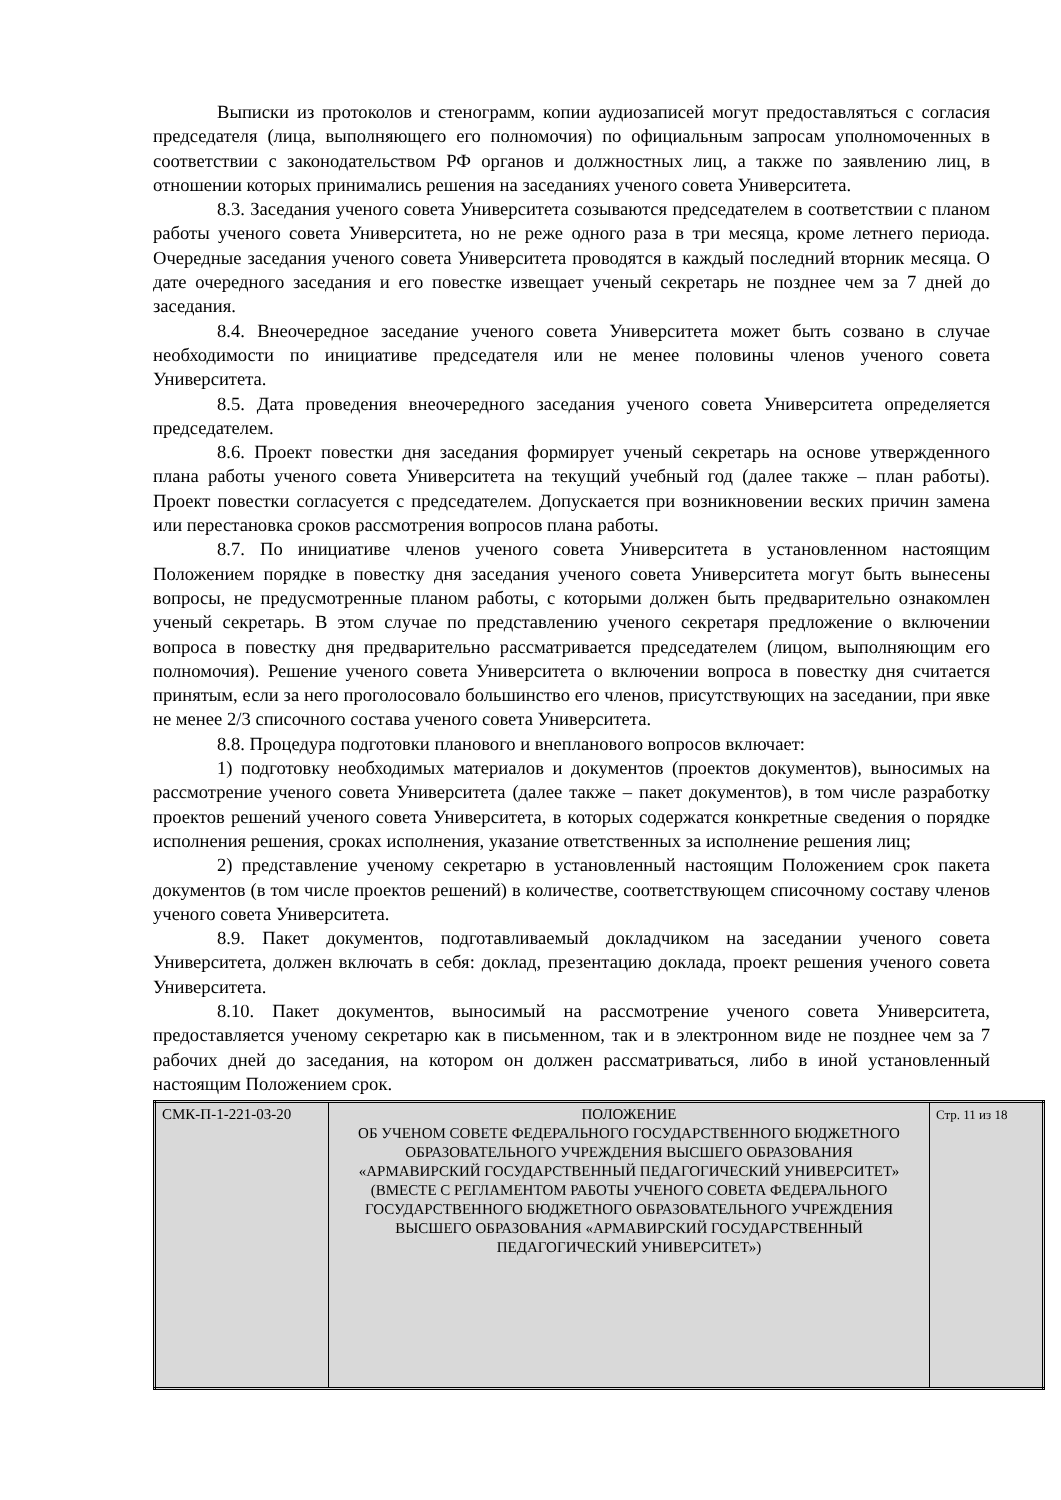Выписки из протоколов и стенограмм, копии аудиозаписей могут предоставляться с согласия председателя (лица, выполняющего его полномочия) по официальным запросам уполномоченных в соответствии с законодательством РФ органов и должностных лиц, а также по заявлению лиц, в отношении которых принимались решения на заседаниях ученого совета Университета.
8.3. Заседания ученого совета Университета созываются председателем в соответствии с планом работы ученого совета Университета, но не реже одного раза в три месяца, кроме летнего периода. Очередные заседания ученого совета Университета проводятся в каждый последний вторник месяца. О дате очередного заседания и его повестке извещает ученый секретарь не позднее чем за 7 дней до заседания.
8.4. Внеочередное заседание ученого совета Университета может быть созвано в случае необходимости по инициативе председателя или не менее половины членов ученого совета Университета.
8.5. Дата проведения внеочередного заседания ученого совета Университета определяется председателем.
8.6. Проект повестки дня заседания формирует ученый секретарь на основе утвержденного плана работы ученого совета Университета на текущий учебный год (далее также – план работы). Проект повестки согласуется с председателем. Допускается при возникновении веских причин замена или перестановка сроков рассмотрения вопросов плана работы.
8.7. По инициативе членов ученого совета Университета в установленном настоящим Положением порядке в повестку дня заседания ученого совета Университета могут быть вынесены вопросы, не предусмотренные планом работы, с которыми должен быть предварительно ознакомлен ученый секретарь. В этом случае по представлению ученого секретаря предложение о включении вопроса в повестку дня предварительно рассматривается председателем (лицом, выполняющим его полномочия). Решение ученого совета Университета о включении вопроса в повестку дня считается принятым, если за него проголосовало большинство его членов, присутствующих на заседании, при явке не менее 2/3 списочного состава ученого совета Университета.
8.8. Процедура подготовки планового и внепланового вопросов включает:
1) подготовку необходимых материалов и документов (проектов документов), выносимых на рассмотрение ученого совета Университета (далее также – пакет документов), в том числе разработку проектов решений ученого совета Университета, в которых содержатся конкретные сведения о порядке исполнения решения, сроках исполнения, указание ответственных за исполнение решения лиц;
2) представление ученому секретарю в установленный настоящим Положением срок пакета документов (в том числе проектов решений) в количестве, соответствующем списочному составу членов ученого совета Университета.
8.9. Пакет документов, подготавливаемый докладчиком на заседании ученого совета Университета, должен включать в себя: доклад, презентацию доклада, проект решения ученого совета Университета.
8.10. Пакет документов, выносимый на рассмотрение ученого совета Университета, предоставляется ученому секретарю как в письменном, так и в электронном виде не позднее чем за 7 рабочих дней до заседания, на котором он должен рассматриваться, либо в иной установленный настоящим Положением срок.
| СМК-П-1-221-03-20 | ПОЛОЖЕНИЕ ОБ УЧЕНОМ СОВЕТЕ ФЕДЕРАЛЬНОГО ГОСУДАРСТВЕННОГО БЮДЖЕТНОГО ОБРАЗОВАТЕЛЬНОГО УЧРЕЖДЕНИЯ ВЫСШЕГО ОБРАЗОВАНИЯ «АРМАВИРСКИЙ ГОСУДАРСТВЕННЫЙ ПЕДАГОГИЧЕСКИЙ УНИВЕРСИТЕТ» (ВМЕСТЕ С РЕГЛАМЕНТОМ РАБОТЫ УЧЕНОГО СОВЕТА ФЕДЕРАЛЬНОГО ГОСУДАРСТВЕННОГО БЮДЖЕТНОГО ОБРАЗОВАТЕЛЬНОГО УЧРЕЖДЕНИЯ ВЫСШЕГО ОБРАЗОВАНИЯ «АРМАВИРСКИЙ ГОСУДАРСТВЕННЫЙ ПЕДАГОГИЧЕСКИЙ УНИВЕРСИТЕТ») | Стр. 11 из 18 |